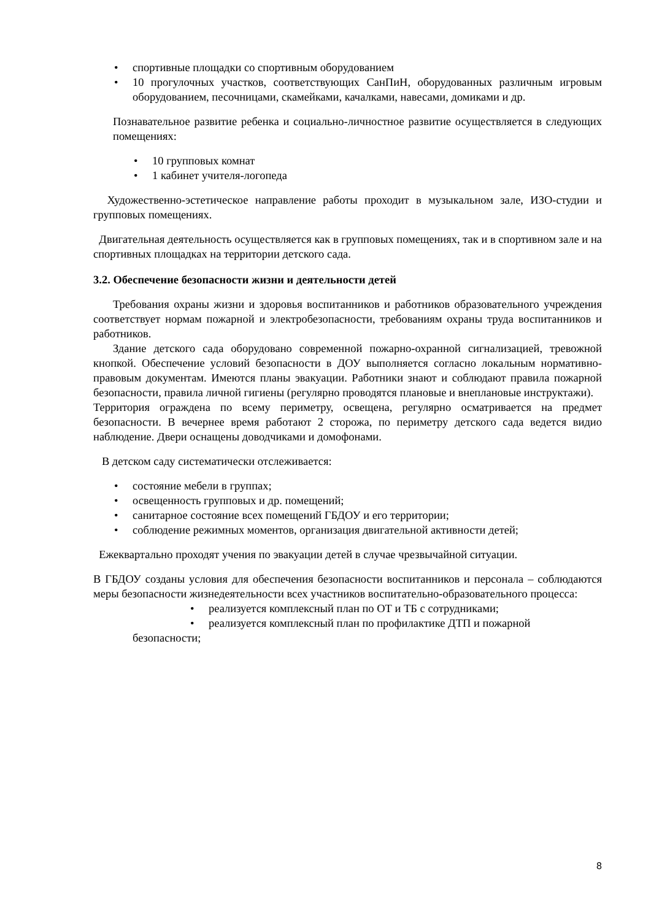• спортивные площадки со спортивным оборудованием
• 10 прогулочных участков, соответствующих СанПиН, оборудованных различным игровым оборудованием, песочницами, скамейками, качалками, навесами, домиками и др.
Познавательное развитие ребенка и социально-личностное развитие осуществляется в следующих помещениях:
• 10 групповых комнат
• 1 кабинет учителя-логопеда
Художественно-эстетическое направление работы проходит в музыкальном зале, ИЗО-студии и групповых помещениях.
Двигательная деятельность осуществляется как в групповых помещениях, так и в спортивном зале и на спортивных площадках на территории детского сада.
3.2. Обеспечение безопасности жизни и деятельности детей
Требования охраны жизни и здоровья воспитанников и работников образовательного учреждения соответствует нормам пожарной и электробезопасности, требованиям охраны труда воспитанников и работников.
Здание детского сада оборудовано современной пожарно-охранной сигнализацией, тревожной кнопкой. Обеспечение условий безопасности в ДОУ выполняется согласно локальным нормативно-правовым документам. Имеются планы эвакуации. Работники знают и соблюдают правила пожарной безопасности, правила личной гигиены (регулярно проводятся плановые и внеплановые инструктажи).
Территория ограждена по всему периметру, освещена, регулярно осматривается на предмет безопасности. В вечернее время работают 2 сторожа, по периметру детского сада ведется видио наблюдение. Двери оснащены доводчиками и домофонами.
В детском саду систематически отслеживается:
• состояние мебели в группах;
• освещенность групповых и др. помещений;
• санитарное состояние всех помещений ГБДОУ и его территории;
• соблюдение режимных моментов, организация двигательной активности детей;
Ежеквартально проходят учения по эвакуации детей в случае чрезвычайной ситуации.
В ГБДОУ созданы условия для обеспечения безопасности воспитанников и персонала – соблюдаются меры безопасности жизнедеятельности всех участников воспитательно-образовательного процесса:
• реализуется комплексный план по ОТ и ТБ с сотрудниками;
• реализуется комплексный план по профилактике ДТП и пожарной
безопасности;
8